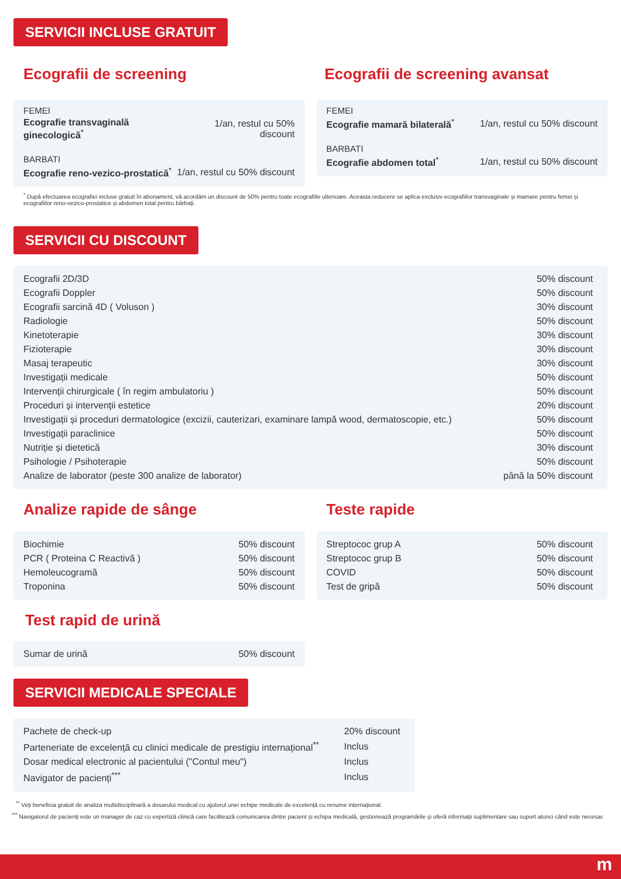SERVICII INCLUSE GRATUIT
Ecografii de screening
FEMEI
| Ecografie transvaginală ginecologică<sup>*</sup> | 1/an, restul cu 50% discount |
BARBATI
| Ecografie reno-vezico-prostatică<sup>*</sup> | 1/an, restul cu 50% discount |
Ecografii de screening avansat
FEMEI
| Ecografie mamară bilaterală<sup>*</sup> | 1/an, restul cu 50% discount |
BARBATI
| Ecografie abdomen total<sup>*</sup> | 1/an, restul cu 50% discount |
<sup>*</sup> După efectuarea ecografiei incluse gratuit în abonament, vă acordăm un discount de 50% pentru toate ecografiile ulterioare. Aceasta reducere se aplica exclusiv ecografiilor transvaginale și mamare pentru femei și ecografiilor reno-vezico-prostatice și abdomen total pentru bărbați.
SERVICII CU DISCOUNT
| Ecografii 2D/3D | 50% discount |
| Ecografii Doppler | 50% discount |
| Ecografii sarcină 4D ( Voluson ) | 30% discount |
| Radiologie | 50% discount |
| Kinetoterapie | 30% discount |
| Fizioterapie | 30% discount |
| Masaj terapeutic | 30% discount |
| Investigații medicale | 50% discount |
| Intervenții chirurgicale ( în regim ambulatoriu ) | 50% discount |
| Proceduri și intervenții estetice | 20% discount |
| Investigații și proceduri dermatologice (excizii, cauterizari, examinare lampă wood, dermatoscopie, etc.) | 50% discount |
| Investigații paraclinice | 50% discount |
| Nutriție și dietetică | 30% discount |
| Psihologie / Psihoterapie | 50% discount |
| Analize de laborator (peste 300 analize de laborator) | până la 50% discount |
Analize rapide de sânge
| Biochimie | 50% discount |
| PCR ( Proteina C Reactivă ) | 50% discount |
| Hemoleucogramă | 50% discount |
| Troponina | 50% discount |
Test rapid de urină
| Sumar de urină | 50% discount |
Teste rapide
| Streptococ grup A | 50% discount |
| Streptococ grup B | 50% discount |
| COVID | 50% discount |
| Test de gripă | 50% discount |
SERVICII MEDICALE SPECIALE
| Pachete de check-up | 20% discount |
| Parteneriate de excelență cu clinici medicale de prestigiu internațional<sup>**</sup> | Inclus |
| Dosar medical electronic al pacientului ("Contul meu") | Inclus |
| Navigator de pacienți<sup>***</sup> | Inclus |
<sup>**</sup> Veți beneficia gratuit de analiza multidisciplinară a dosarului medical cu ajutorul unei echipe medicale de excelență cu renume internațional.
<sup>***</sup> Navigatorul de pacienți este un manager de caz cu expertiză clinică care facilitează comunicarea dintre pacient și echipa medicală, gestionează programările și oferă informații suplimentare sau suport atunci când este necesar.
m